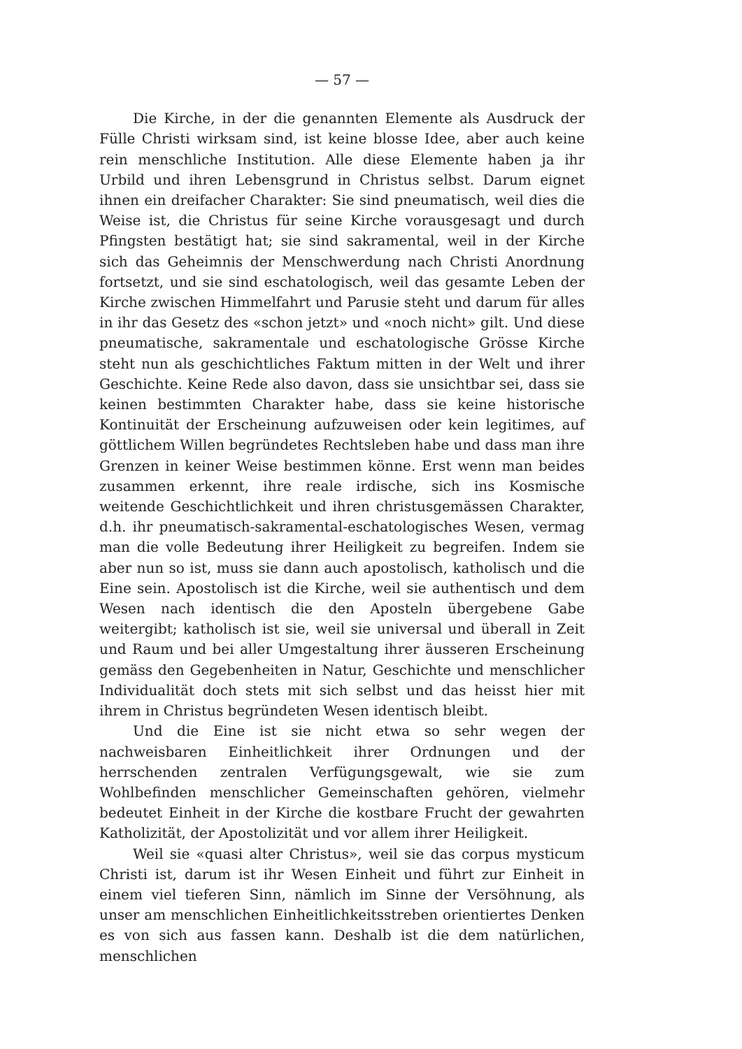— 57 —
Die Kirche, in der die genannten Elemente als Ausdruck der Fülle Christi wirksam sind, ist keine blosse Idee, aber auch keine rein menschliche Institution. Alle diese Elemente haben ja ihr Urbild und ihren Lebensgrund in Christus selbst. Darum eignet ihnen ein dreifacher Charakter: Sie sind pneumatisch, weil dies die Weise ist, die Christus für seine Kirche vorausgesagt und durch Pfingsten bestätigt hat; sie sind sakramental, weil in der Kirche sich das Geheimnis der Menschwerdung nach Christi Anordnung fortsetzt, und sie sind eschatologisch, weil das gesamte Leben der Kirche zwischen Himmelfahrt und Parusie steht und darum für alles in ihr das Gesetz des «schon jetzt» und «noch nicht» gilt. Und diese pneumatische, sakramentale und eschatologische Grösse Kirche steht nun als geschichtliches Faktum mitten in der Welt und ihrer Geschichte. Keine Rede also davon, dass sie unsichtbar sei, dass sie keinen bestimmten Charakter habe, dass sie keine historische Kontinuität der Erscheinung aufzuweisen oder kein legitimes, auf göttlichem Willen begründetes Rechtsleben habe und dass man ihre Grenzen in keiner Weise bestimmen könne. Erst wenn man beides zusammen erkennt, ihre reale irdische, sich ins Kosmische weitende Geschichtlichkeit und ihren christusgemässen Charakter, d.h. ihr pneumatisch-sakramental-eschatologisches Wesen, vermag man die volle Bedeutung ihrer Heiligkeit zu begreifen. Indem sie aber nun so ist, muss sie dann auch apostolisch, katholisch und die Eine sein. Apostolisch ist die Kirche, weil sie authentisch und dem Wesen nach identisch die den Aposteln übergebene Gabe weitergibt; katholisch ist sie, weil sie universal und überall in Zeit und Raum und bei aller Umgestaltung ihrer äusseren Erscheinung gemäss den Gegebenheiten in Natur, Geschichte und menschlicher Individualität doch stets mit sich selbst und das heisst hier mit ihrem in Christus begründeten Wesen identisch bleibt.
Und die Eine ist sie nicht etwa so sehr wegen der nachweisbaren Einheitlichkeit ihrer Ordnungen und der herrschenden zentralen Verfügungsgewalt, wie sie zum Wohlbefinden menschlicher Gemeinschaften gehören, vielmehr bedeutet Einheit in der Kirche die kostbare Frucht der gewahrten Katholizität, der Apostolizität und vor allem ihrer Heiligkeit.
Weil sie «quasi alter Christus», weil sie das corpus mysticum Christi ist, darum ist ihr Wesen Einheit und führt zur Einheit in einem viel tieferen Sinn, nämlich im Sinne der Versöhnung, als unser am menschlichen Einheitlichkeitsstreben orientiertes Denken es von sich aus fassen kann. Deshalb ist die dem natürlichen, menschlichen